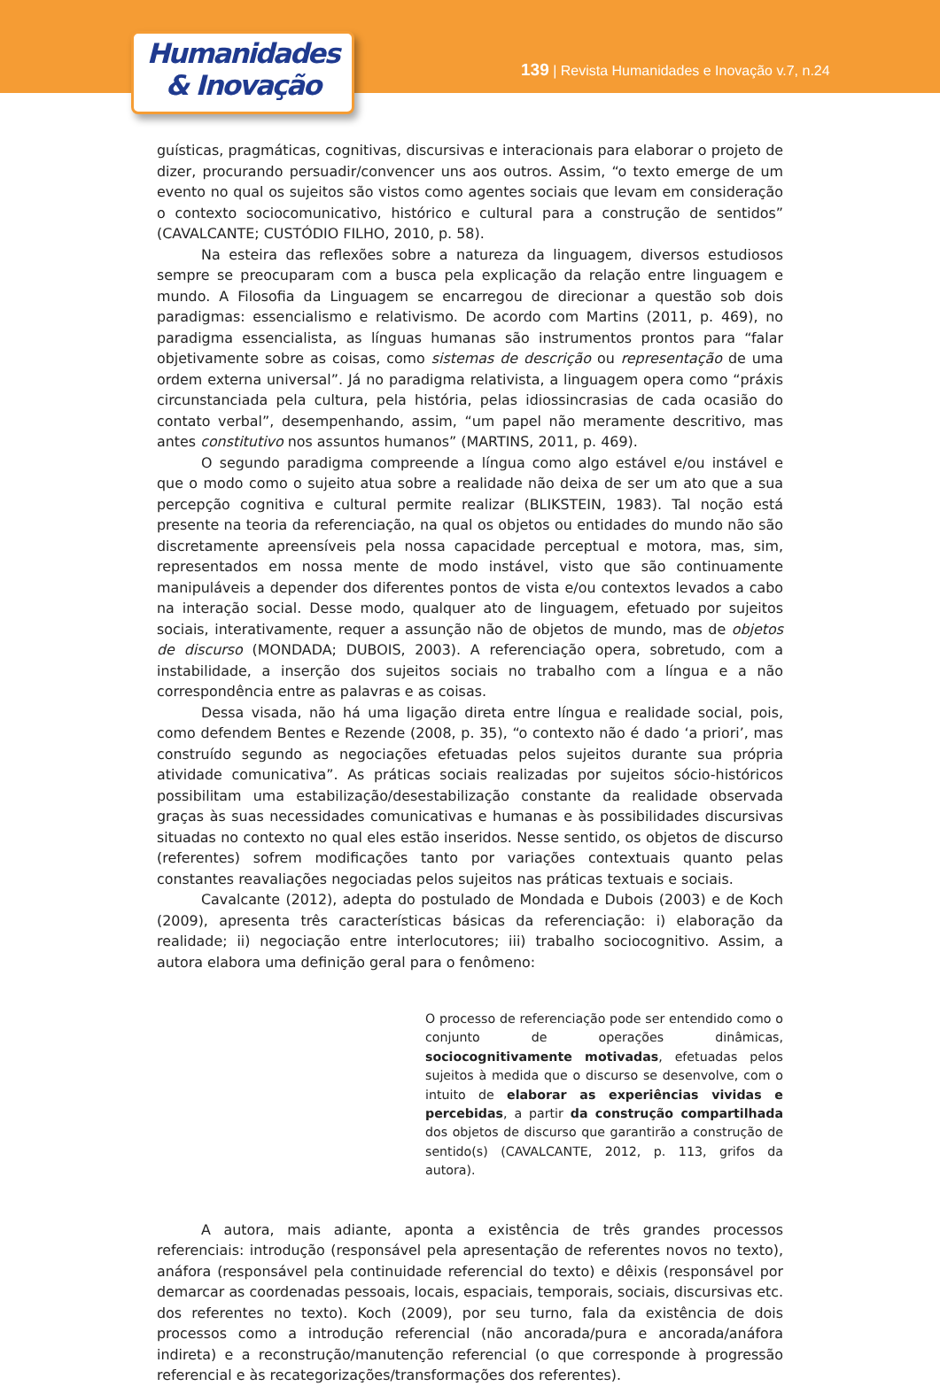Humanidades
& Inovação
139 | Revista Humanidades e Inovação v.7, n.24
guísticas, pragmáticas, cognitivas, discursivas e interacionais para elaborar o projeto de dizer, procurando persuadir/convencer uns aos outros. Assim, “o texto emerge de um evento no qual os sujeitos são vistos como agentes sociais que levam em consideração o contexto sociocomunicativo, histórico e cultural para a construção de sentidos” (CAVALCANTE; CUSTÓDIO FILHO, 2010, p. 58).
Na esteira das reflexões sobre a natureza da linguagem, diversos estudiosos sempre se preocuparam com a busca pela explicação da relação entre linguagem e mundo. A Filosofia da Linguagem se encarregou de direcionar a questão sob dois paradigmas: essencialismo e relativismo. De acordo com Martins (2011, p. 469), no paradigma essencialista, as línguas humanas são instrumentos prontos para “falar objetivamente sobre as coisas, como sistemas de descrição ou representação de uma ordem externa universal”. Já no paradigma relativista, a linguagem opera como “práxis circunstanciada pela cultura, pela história, pelas idiossincrasias de cada ocasião do contato verbal”, desempenhando, assim, “um papel não meramente descritivo, mas antes constitutivo nos assuntos humanos” (MARTINS, 2011, p. 469).
O segundo paradigma compreende a língua como algo estável e/ou instável e que o modo como o sujeito atua sobre a realidade não deixa de ser um ato que a sua percepção cognitiva e cultural permite realizar (BLIKSTEIN, 1983). Tal noção está presente na teoria da referenciação, na qual os objetos ou entidades do mundo não são discretamente apreensíveis pela nossa capacidade perceptual e motora, mas, sim, representados em nossa mente de modo instável, visto que são continuamente manipuláveis a depender dos diferentes pontos de vista e/ou contextos levados a cabo na interação social. Desse modo, qualquer ato de linguagem, efetuado por sujeitos sociais, interativamente, requer a assunção não de objetos de mundo, mas de objetos de discurso (MONDADA; DUBOIS, 2003). A referenciação opera, sobretudo, com a instabilidade, a inserção dos sujeitos sociais no trabalho com a língua e a não correspondência entre as palavras e as coisas.
Dessa visada, não há uma ligação direta entre língua e realidade social, pois, como defendem Bentes e Rezende (2008, p. 35), “o contexto não é dado ‘a priori’, mas construído segundo as negociações efetuadas pelos sujeitos durante sua própria atividade comunicativa”. As práticas sociais realizadas por sujeitos sócio-históricos possibilitam uma estabilização/desestabilização constante da realidade observada graças às suas necessidades comunicativas e humanas e às possibilidades discursivas situadas no contexto no qual eles estão inseridos. Nesse sentido, os objetos de discurso (referentes) sofrem modificações tanto por variações contextuais quanto pelas constantes reavaliações negociadas pelos sujeitos nas práticas textuais e sociais.
Cavalcante (2012), adepta do postulado de Mondada e Dubois (2003) e de Koch (2009), apresenta três características básicas da referenciação: i) elaboração da realidade; ii) negociação entre interlocutores; iii) trabalho sociocognitivo. Assim, a autora elabora uma definição geral para o fenômeno:
O processo de referenciação pode ser entendido como o conjunto de operações dinâmicas, sociocognitivamente motivadas, efetuadas pelos sujeitos à medida que o discurso se desenvolve, com o intuito de elaborar as experiências vividas e percebidas, a partir da construção compartilhada dos objetos de discurso que garantirão a construção de sentido(s) (CAVALCANTE, 2012, p. 113, grifos da autora).
A autora, mais adiante, aponta a existência de três grandes processos referenciais: introdução (responsável pela apresentação de referentes novos no texto), anáfora (responsável pela continuidade referencial do texto) e dêixis (responsável por demarcar as coordenadas pessoais, locais, espaciais, temporais, sociais, discursivas etc. dos referentes no texto). Koch (2009), por seu turno, fala da existência de dois processos como a introdução referencial (não ancorada/pura e ancorada/anáfora indireta) e a reconstrução/manutenção referencial (o que corresponde à progressão referencial e às recategorizações/transformações dos referentes).